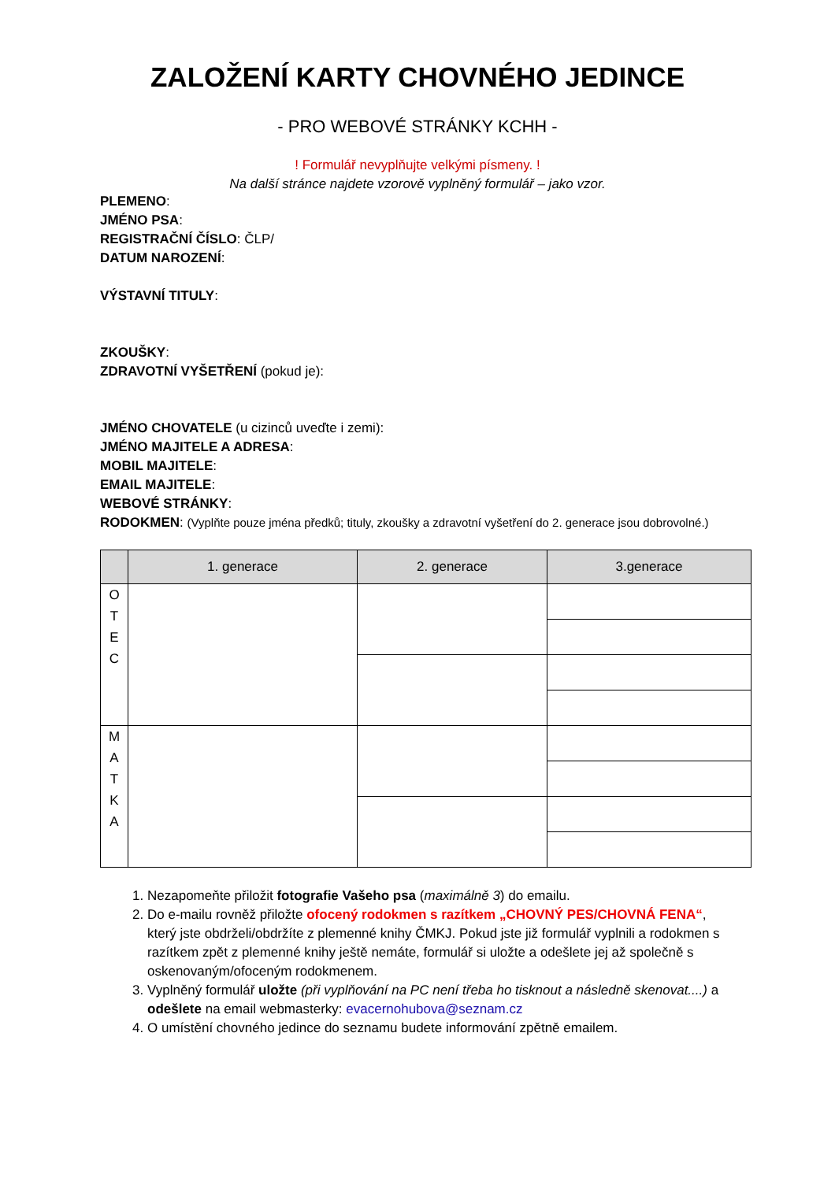ZALOŽENÍ KARTY CHOVNÉHO JEDINCE
- PRO WEBOVÉ STRÁNKY KCHH -
! Formulář nevyplňujte velkými písmeny. !
Na další stránce najdete vzorově vyplněný formulář – jako vzor.
PLEMENO:
JMÉNO PSA:
REGISTRAČNÍ ČÍSLO: ČLP/
DATUM NAROZENÍ:
VÝSTAVNÍ TITULY:
ZKOUŠKY:
ZDRAVOTNÍ VYŠETŘENÍ (pokud je):
JMÉNO CHOVATELE (u cizinců uveďte i zemi):
JMÉNO MAJITELE A ADRESA:
MOBIL MAJITELE:
EMAIL MAJITELE:
WEBOVÉ STRÁNKY:
RODOKMEN: (Vyplňte pouze jména předků; tituly, zkoušky a zdravotní vyšetření do 2. generace jsou dobrovolné.)
| | 1. generace | 2. generace | 3.generace |
| --- | --- | --- | --- |
| O T E C | | | |
| M A T K A | | | |
1. Nezapomeňte přiložit fotografie Vašeho psa (maximálně 3) do emailu.
2. Do e-mailu rovněž přiložte ofocený rodokmen s razítkem „CHOVNÝ PES/CHOVNÁ FENA“, který jste obdrželi/obdržíte z plemenné knihy ČMKJ. Pokud jste již formulář vyplnili a rodokmen s razítkem zpět z plemenné knihy ještě nemáte, formulář si uložte a odešlete jej až společně s oskenovaným/ofoceným rodokmenem.
3. Vyplněný formulář uložte (při vyplňování na PC není třeba ho tisknout a následně skenovat....) a odešlete na email webmasterky: evacernohubova@seznam.cz
4. O umístění chovného jedince do seznamu budete informování zpětně emailem.